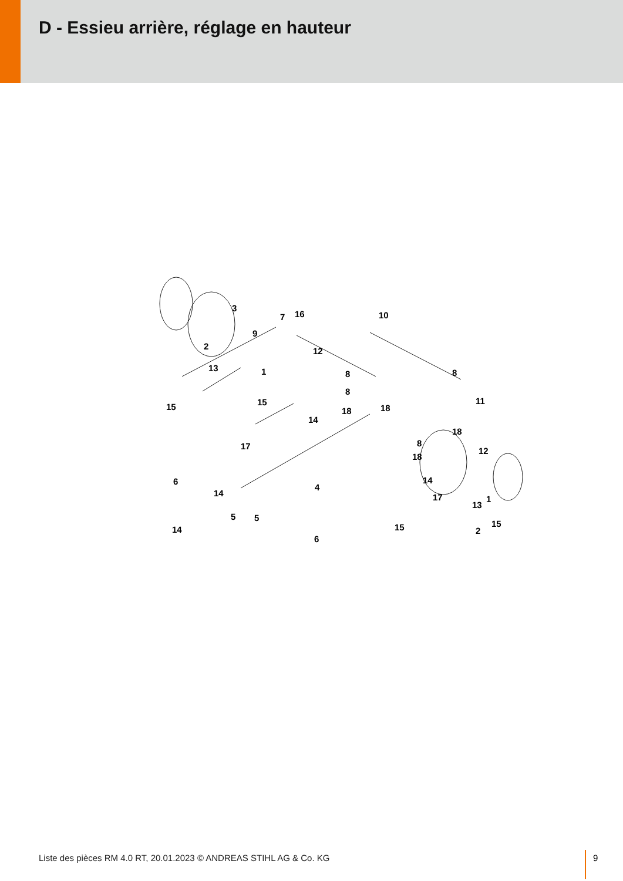D - Essieu arrière, réglage en hauteur
3
7 16 10
9
2 12
13 1 8 8
15 15
8
18 18
11
14
18
17 8
18
12
6
4
14
17 1
5 5
15 15
14
6
14
13
2
Liste des pièces RM 4.0 RT, 20.01.2023 © ANDREAS STIHL AG & Co. KG
9